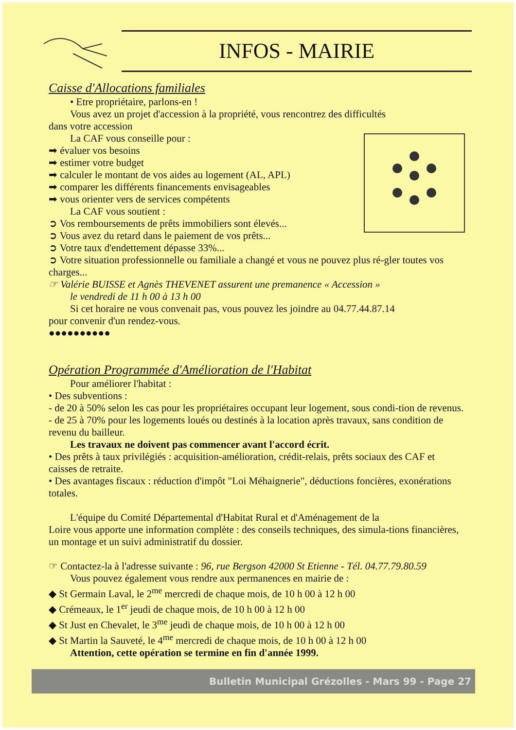INFOS - MAIRIE
Caisse d'Allocations familiales
• Etre propriétaire, parlons-en !
Vous avez un projet d'accession à la propriété, vous rencontrez des difficultés
dans votre accession
La CAF vous conseille pour :
➡ évaluer vos besoins
➡ estimer votre budget
➡ calculer le montant de vos aides au logement (AL, APL)
➡ comparer les différents financements envisageables
➡ vous orienter vers de services compétents
La CAF vous soutient :
➲ Vos remboursements de prêts immobiliers sont élevés...
➲ Vous avez du retard dans le paiement de vos prêts...
➲ Votre taux d'endettement dépasse 33%...
➲ Votre situation professionnelle ou familiale a changé et vous ne pouvez plus ré-gler toutes vos charges...
☞ Valérie BUISSE et Agnès THEVENET assurent une premanence « Accession »
le vendredi de 11 h 00 à 13 h 00
Si cet horaire ne vous convenait pas, vous pouvez les joindre au 04.77.44.87.14
pour convenir d'un rendez-vous.
●●●●●●●●●●
Opération Programmée d'Amélioration de l'Habitat
Pour améliorer l'habitat :
• Des subventions :
- de 20 à 50% selon les cas pour les propriétaires occupant leur logement, sous condi-tion de revenus.
- de 25 à 70% pour les logements loués ou destinés à la location après travaux, sans condition de revenu du bailleur.
Les travaux ne doivent pas commencer avant l'accord écrit.
• Des prêts à taux privilégiés : acquisition-amélioration, crédit-relais, prêts sociaux des CAF et caisses de retraite.
• Des avantages fiscaux : réduction d'impôt "Loi Méhaignerie", déductions foncières, exonérations totales.
L'équipe du Comité Départemental d'Habitat Rural et d'Aménagement de la
Loire vous apporte une information complète : des conseils techniques, des simula-tions financières, un montage et un suivi administratif du dossier.
☞ Contactez-la à l'adresse suivante : 96, rue Bergson 42000 St Etienne - Tél. 04.77.79.80.59
Vous pouvez également vous rendre aux permanences en mairie de :
◆ St Germain Laval, le 2<sup>me</sup> mercredi de chaque mois, de 10 h 00 à 12 h 00
◆ Crémeaux, le 1<sup>er</sup> jeudi de chaque mois, de 10 h 00 à 12 h 00
◆ St Just en Chevalet, le 3<sup>me</sup> jeudi de chaque mois, de 10 h 00 à 12 h 00
◆ St Martin la Sauveté, le 4<sup>me</sup> mercredi de chaque mois, de 10 h 00 à 12 h 00
Attention, cette opération se termine en fin d'année 1999.
Bulletin Municipal Grézolles - Mars 99 - Page 27